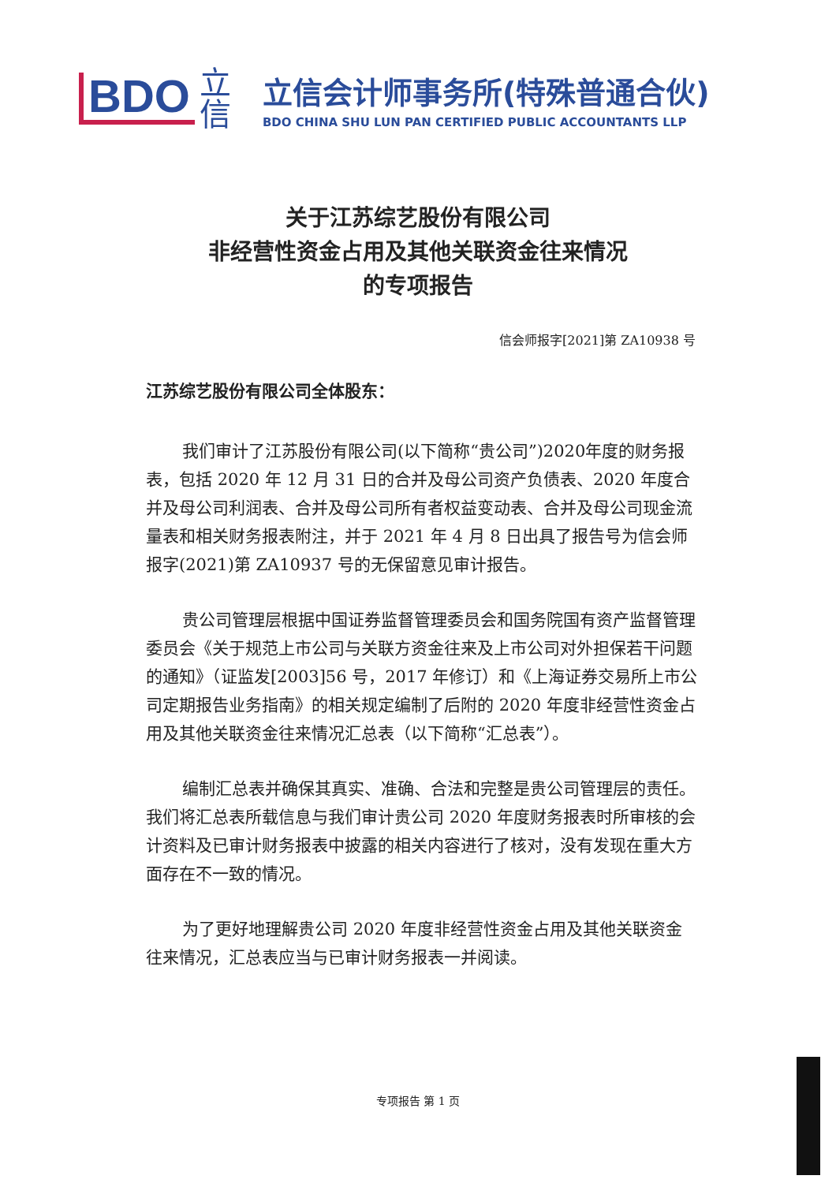BDO
立信
立信会计师事务所(特殊普通合伙)
BDO CHINA SHU LUN PAN CERTIFIED PUBLIC ACCOUNTANTS LLP
关于江苏综艺股份有限公司
非经营性资金占用及其他关联资金往来情况
的专项报告
信会师报字[2021]第 ZA10938 号
江苏综艺股份有限公司全体股东：
我们审计了江苏股份有限公司(以下简称“贵公司”)2020年度的财务报表，包括 2020 年 12 月 31 日的合并及母公司资产负债表、2020 年度合并及母公司利润表、合并及母公司所有者权益变动表、合并及母公司现金流量表和相关财务报表附注，并于 2021 年 4 月 8 日出具了报告号为信会师报字(2021)第 ZA10937 号的无保留意见审计报告。
贵公司管理层根据中国证券监督管理委员会和国务院国有资产监督管理委员会《关于规范上市公司与关联方资金往来及上市公司对外担保若干问题的通知》（证监发[2003]56 号，2017 年修订）和《上海证券交易所上市公司定期报告业务指南》的相关规定编制了后附的 2020 年度非经营性资金占用及其他关联资金往来情况汇总表（以下简称“汇总表”）。
编制汇总表并确保其真实、准确、合法和完整是贵公司管理层的责任。我们将汇总表所载信息与我们审计贵公司 2020 年度财务报表时所审核的会计资料及已审计财务报表中披露的相关内容进行了核对，没有发现在重大方面存在不一致的情况。
为了更好地理解贵公司 2020 年度非经营性资金占用及其他关联资金往来情况，汇总表应当与已审计财务报表一并阅读。
专项报告 第 1 页